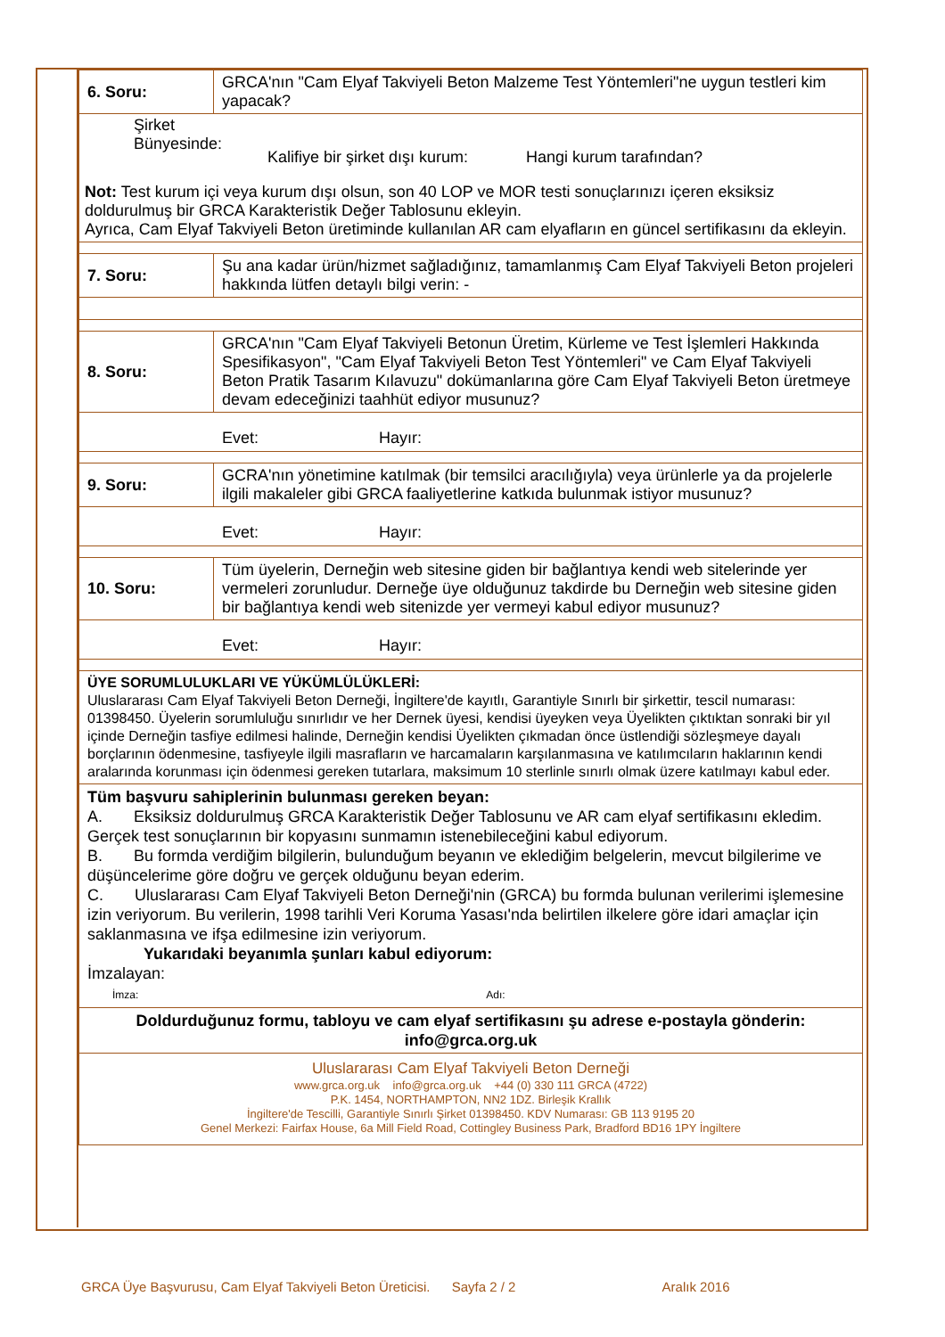| 6. Soru: | GRCA'nın "Cam Elyaf Takviyeli Beton Malzeme Test Yöntemleri"ne uygun testleri kim yapacak? |
| Şirket Bünyesinde: Kalifiye bir şirket dışı kurum: Hangi kurum tarafından? Not: Test kurum içi veya kurum dışı olsun, son 40 LOP ve MOR testi sonuçlarınızı içeren eksiksiz doldurulmuş bir GRCA Karakteristik Değer Tablosunu ekleyin. Ayrıca, Cam Elyaf Takviyeli Beton üretiminde kullanılan AR cam elyafların en güncel sertifikasını da ekleyin. | |
| 7. Soru: | Şu ana kadar ürün/hizmet sağladığınız, tamamlanmış Cam Elyaf Takviyeli Beton projeleri hakkında lütfen detaylı bilgi verin: - |
| 8. Soru: | GRCA'nın "Cam Elyaf Takviyeli Betonun Üretim, Kürleme ve Test İşlemleri Hakkında Spesifikasyon", "Cam Elyaf Takviyeli Beton Test Yöntemleri" ve Cam Elyaf Takviyeli Beton Pratik Tasarım Kılavuzu" dokümanlarına göre Cam Elyaf Takviyeli Beton üretmeye devam edeceğinizi taahhüt ediyor musunuz? |
| Evet: Hayır: | |
| 9. Soru: | GCRA'nın yönetimine katılmak (bir temsilci aracılığıyla) veya ürünlerle ya da projelerle ilgili makaleler gibi GRCA faaliyetlerine katkıda bulunmak istiyor musunuz? |
| Evet: Hayır: | |
| 10. Soru: | Tüm üyelerin, Derneğin web sitesine giden bir bağlantıya kendi web sitelerinde yer vermeleri zorunludur. Derneğe üye olduğunuz takdirde bu Derneğin web sitesine giden bir bağlantıya kendi web sitenizde yer vermeyi kabul ediyor musunuz? |
| Evet: Hayır: | |
| ÜYE SORUMLULUKLARI VE YÜKÜMLÜLÜKLERİ: Uluslararası Cam Elyaf Takviyeli Beton Derneği, İngiltere'de kayıtlı, Garantiyle Sınırlı bir şirkettir, tescil numarası: 01398450. Üyelerin sorumluluğu sınırlıdır ve her Dernek üyesi, kendisi üyeyken veya Üyelikten çıktıktan sonraki bir yıl içinde Derneğin tasfiye edilmesi halinde, Derneğin kendisi Üyelikten çıkmadan önce üstlendiği sözleşmeye dayalı borçlarının ödenmesine, tasfiyeyle ilgili masrafların ve harcamaların karşılanmasına ve katılımcıların haklarının kendi aralarında korunması için ödenmesi gereken tutarlara, maksimum 10 sterlinle sınırlı olmak üzere katılmayı kabul eder. | |
| Tüm başvuru sahiplerinin bulunması gereken beyan: A. Eksiksiz doldurulmuş GRCA Karakteristik Değer Tablosunu ve AR cam elyaf sertifikasını ekledim. Gerçek test sonuçlarının bir kopyasını sunmamın istenebileceğini kabul ediyorum. B. Bu formda verdiğim bilgilerin, bulunduğum beyanın ve eklediğim belgelerin, mevcut bilgilerime ve düşüncelerime göre doğru ve gerçek olduğunu beyan ederim. C. Uluslararası Cam Elyaf Takviyeli Beton Derneği'nin (GRCA) bu formda bulunan verilerimi işlemesine izin veriyorum. Bu verilerin, 1998 tarihli Veri Koruma Yasası'nda belirtilen ilkelere göre idari amaçlar için saklanmasına ve ifşa edilmesine izin veriyorum. Yukarıdaki beyanımla şunları kabul ediyorum: İmzalayan: İmza: Adı: | |
| Doldurduğunuz formu, tabloyu ve cam elyaf sertifikasını şu adrese e-postayla gönderin: info@grca.org.uk | |
| Uluslararası Cam Elyaf Takviyeli Beton Derneği www.grca.org.uk info@grca.org.uk +44 (0) 330 111 GRCA (4722) P.K. 1454, NORTHAMPTON, NN2 1DZ. Birleşik Krallık İngiltere'de Tescilli, Garantiyle Sınırlı Şirket 01398450. KDV Numarası: GB 113 9195 20 Genel Merkezi: Fairfax House, 6a Mill Field Road, Cottingley Business Park, Bradford BD16 1PY İngiltere | |
GRCA Üye Başvurusu, Cam Elyaf Takviyeli Beton Üreticisi. Sayfa 2 / 2 Aralık 2016